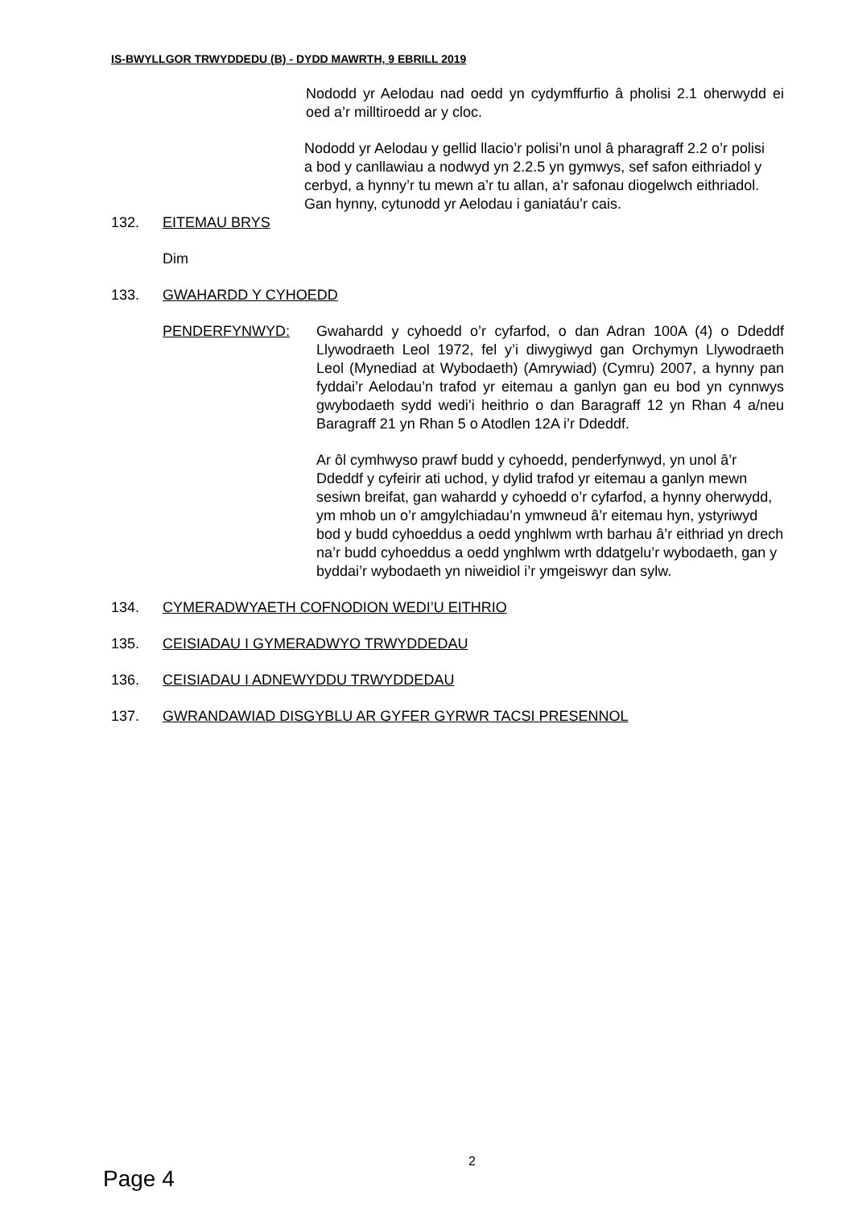IS-BWYLLGOR TRWYDDEDU (B) - DYDD MAWRTH, 9 EBRILL 2019
Nododd yr Aelodau nad oedd yn cydymffurfio â pholisi 2.1 oherwydd ei oed a’r milltiroedd ar y cloc.
Nododd yr Aelodau y gellid llacio’r polisi’n unol â pharagraff 2.2 o’r polisi a bod y canllawiau a nodwyd yn 2.2.5 yn gymwys, sef safon eithriadol y cerbyd, a hynny’r tu mewn a’r tu allan, a’r safonau diogelwch eithriadol. Gan hynny, cytunodd yr Aelodau i ganiatáu’r cais.
132. EITEMAU BRYS
Dim
133. GWAHARDD Y CYHOEDD
PENDERFYNWYD: Gwahardd y cyhoedd o’r cyfarfod, o dan Adran 100A (4) o Ddeddf Llywodraeth Leol 1972, fel y’i diwygiwyd gan Orchymyn Llywodraeth Leol (Mynediad at Wybodaeth) (Amrywiad) (Cymru) 2007, a hynny pan fyddai’r Aelodau’n trafod yr eitemau a ganlyn gan eu bod yn cynnwys gwybodaeth sydd wedi’i heithrio o dan Baragraff 12 yn Rhan 4 a/neu Baragraff 21 yn Rhan 5 o Atodlen 12A i’r Ddeddf.
Ar ôl cymhwyso prawf budd y cyhoedd, penderfynwyd, yn unol â’r Ddeddf y cyfeirir ati uchod, y dylid trafod yr eitemau a ganlyn mewn sesiwn breifat, gan wahardd y cyhoedd o’r cyfarfod, a hynny oherwydd, ym mhob un o’r amgylchiadau’n ymwneud â’r eitemau hyn, ystyriwyd bod y budd cyhoeddus a oedd ynghlwm wrth barhau â’r eithriad yn drech na’r budd cyhoeddus a oedd ynghlwm wrth ddatgelu’r wybodaeth, gan y byddai’r wybodaeth yn niweidiol i’r ymgeiswyr dan sylw.
134. CYMERADWYAETH COFNODION WEDI’U EITHRIO
135. CEISIADAU I GYMERADWYO TRWYDDEDAU
136. CEISIADAU I ADNEWYDDU TRWYDDEDAU
137. GWRANDAWIAD DISGYBLU AR GYFER GYRWR TACSI PRESENNOL
2
Page 4